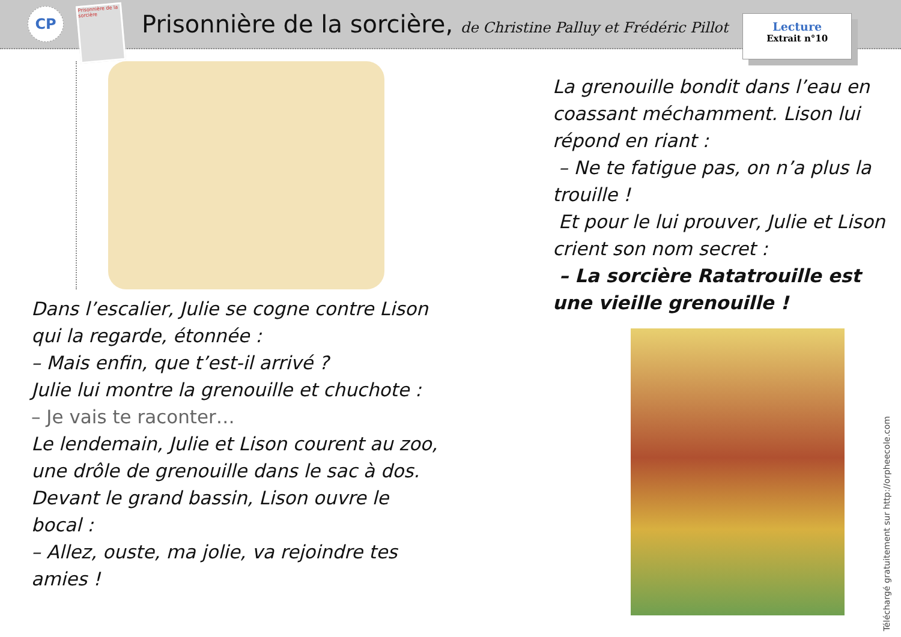CP
Prisonnière de la sorcière
Prisonnière de la sorcière, de Christine Palluy et Frédéric Pillot
Lecture
Extrait n°10
Dans l’escalier, Julie se cogne contre Lison qui la regarde, étonnée :
– Mais enfin, que t’est-il arrivé ?
Julie lui montre la grenouille et chuchote :
– Je vais te raconter…
Le lendemain, Julie et Lison courent au zoo, une drôle de grenouille dans le sac à dos.
Devant le grand bassin, Lison ouvre le bocal :
– Allez, ouste, ma jolie, va rejoindre tes amies !
La grenouille bondit dans l’eau en coassant méchamment. Lison lui répond en riant :
– Ne te fatigue pas, on n’a plus la trouille !
Et pour le lui prouver, Julie et Lison crient son nom secret :
– La sorcière Ratatrouille est une vieille grenouille !
Téléchargé gratuitement sur http://orpheecole.com